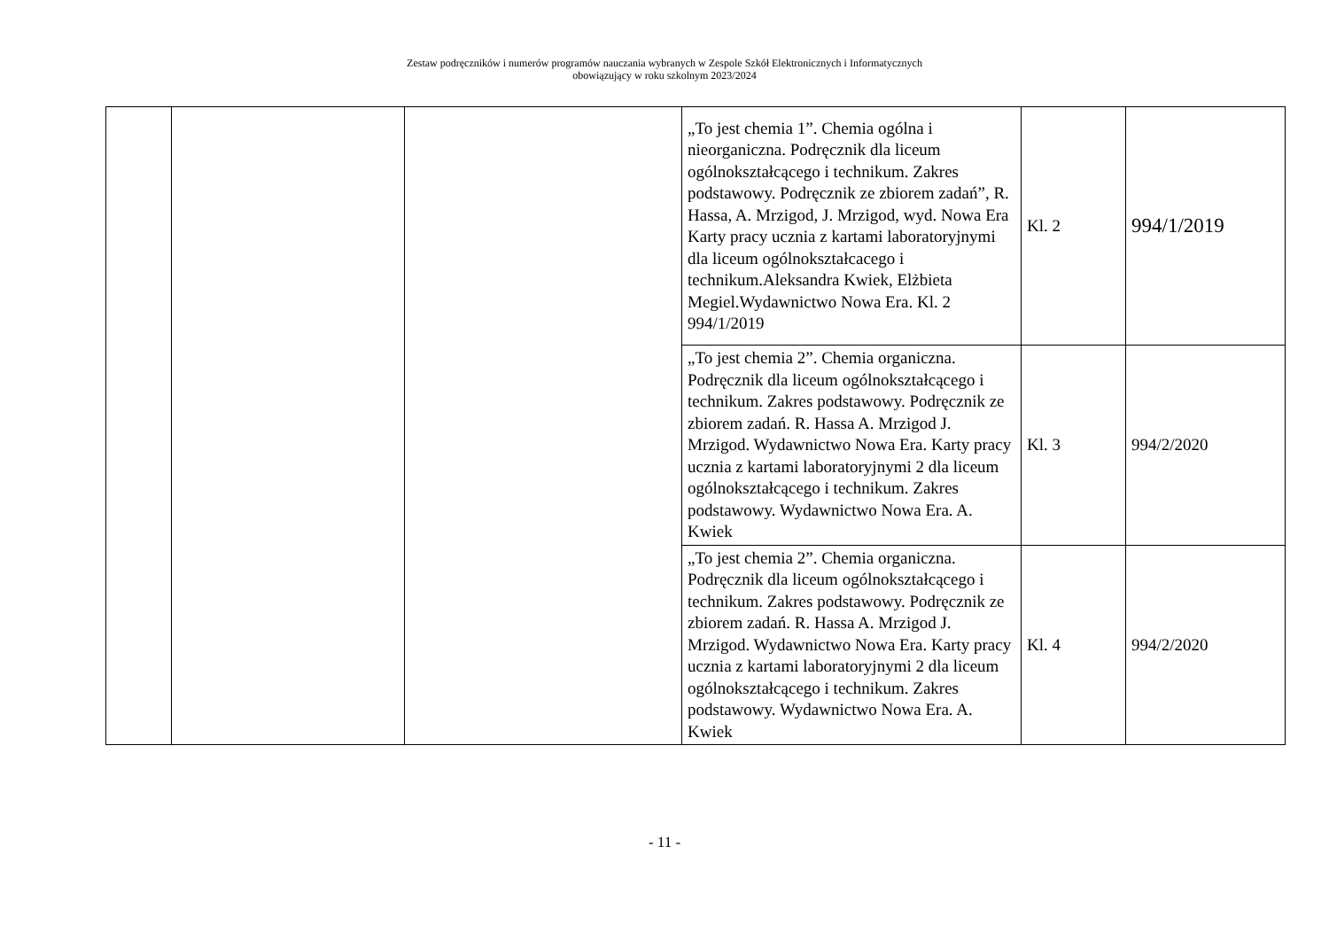Zestaw podręczników i numerów programów nauczania wybranych w Zespole Szkół Elektronicznych i Informatycznych
obowiązujący w roku szkolnym 2023/2024
| | | | „To jest chemia 1”. Chemia ogólna i nieorganiczna. Podręcznik dla liceum ogólnokształcącego i technikum. Zakres podstawowy. Podręcznik ze zbiorem zadań”, R. Hassa, A. Mrzigod, J. Mrzigod, wyd. Nowa Era Karty pracy ucznia z kartami laboratoryjnymi dla liceum ogólnokształcacego i technikum.Aleksandra Kwiek, Elżbieta Megiel.Wydawnictwo Nowa Era. Kl. 2 994/1/2019 | Kl. 2 | 994/1/2019 |
| | | | „To jest chemia 2”. Chemia organiczna. Podręcznik dla liceum ogólnokształcącego i technikum. Zakres podstawowy. Podręcznik ze zbiorem zadań. R. Hassa A. Mrzigod J. Mrzigod. Wydawnictwo Nowa Era. Karty pracy ucznia z kartami laboratoryjnymi 2 dla liceum ogólnokształcącego i technikum. Zakres podstawowy. Wydawnictwo Nowa Era. A. Kwiek | Kl. 3 | 994/2/2020 |
| | | | „To jest chemia 2”. Chemia organiczna. Podręcznik dla liceum ogólnokształcącego i technikum. Zakres podstawowy. Podręcznik ze zbiorem zadań. R. Hassa A. Mrzigod J. Mrzigod. Wydawnictwo Nowa Era. Karty pracy ucznia z kartami laboratoryjnymi 2 dla liceum ogólnokształcącego i technikum. Zakres podstawowy. Wydawnictwo Nowa Era. A. Kwiek | Kl. 4 | 994/2/2020 |
- 11 -